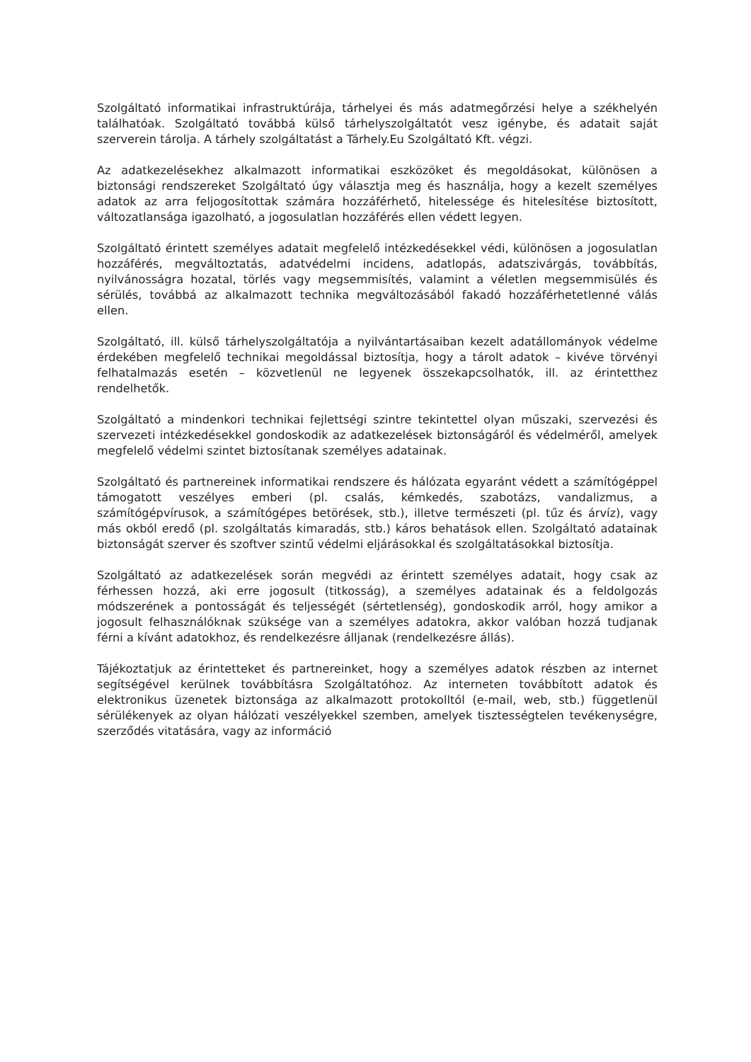Szolgáltató informatikai infrastruktúrája, tárhelyei és más adatmegőrzési helye a székhelyén találhatóak. Szolgáltató továbbá külső tárhelyszolgáltatót vesz igénybe, és adatait saját szerverein tárolja. A tárhely szolgáltatást a Tárhely.Eu Szolgáltató Kft. végzi.
Az adatkezelésekhez alkalmazott informatikai eszközöket és megoldásokat, különösen a biztonsági rendszereket Szolgáltató úgy választja meg és használja, hogy a kezelt személyes adatok az arra feljogosítottak számára hozzáférhető, hitelessége és hitelesítése biztosított, változatlansága igazolható, a jogosulatlan hozzáférés ellen védett legyen.
Szolgáltató érintett személyes adatait megfelelő intézkedésekkel védi, különösen a jogosulatlan hozzáférés, megváltoztatás, adatvédelmi incidens, adatlopás, adatszivárgás, továbbítás, nyilvánosságra hozatal, törlés vagy megsemmisítés, valamint a véletlen megsemmisülés és sérülés, továbbá az alkalmazott technika megváltozásából fakadó hozzáférhetetlenné válás ellen.
Szolgáltató, ill. külső tárhelyszolgáltatója a nyilvántartásaiban kezelt adatállományok védelme érdekében megfelelő technikai megoldással biztosítja, hogy a tárolt adatok – kivéve törvényi felhatalmazás esetén – közvetlenül ne legyenek összekapcsolhatók, ill. az érintetthez rendelhetők.
Szolgáltató a mindenkori technikai fejlettségi szintre tekintettel olyan műszaki, szervezési és szervezeti intézkedésekkel gondoskodik az adatkezelések biztonságáról és védelméről, amelyek megfelelő védelmi szintet biztosítanak személyes adatainak.
Szolgáltató és partnereinek informatikai rendszere és hálózata egyaránt védett a számítógéppel támogatott veszélyes emberi (pl. csalás, kémkedés, szabotázs, vandalizmus, a számítógépvírusok, a számítógépes betörések, stb.), illetve természeti (pl. tűz és árvíz), vagy más okból eredő (pl. szolgáltatás kimaradás, stb.) káros behatások ellen. Szolgáltató adatainak biztonságát szerver és szoftver szintű védelmi eljárásokkal és szolgáltatásokkal biztosítja.
Szolgáltató az adatkezelések során megvédi az érintett személyes adatait, hogy csak az férhessen hozzá, aki erre jogosult (titkosság), a személyes adatainak és a feldolgozás módszerének a pontosságát és teljességét (sértetlenség), gondoskodik arról, hogy amikor a jogosult felhasználóknak szüksége van a személyes adatokra, akkor valóban hozzá tudjanak férni a kívánt adatokhoz, és rendelkezésre álljanak (rendelkezésre állás).
Tájékoztatjuk az érintetteket és partnereinket, hogy a személyes adatok részben az internet segítségével kerülnek továbbításra Szolgáltatóhoz. Az interneten továbbított adatok és elektronikus üzenetek biztonsága az alkalmazott protokolltól (e-mail, web, stb.) függetlenül sérülékenyek az olyan hálózati veszélyekkel szemben, amelyek tisztességtelen tevékenységre, szerződés vitatására, vagy az információ